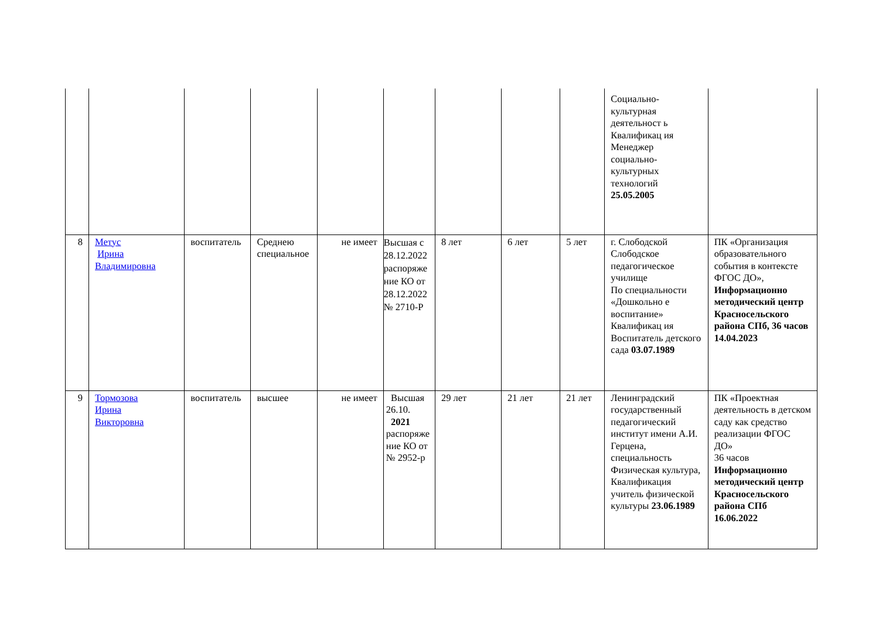| | | | | | | | | | Социально-культурная деятельност ь Квалификац ия Менеджер социально-культурных технологий 25.05.2005 | |
| 8 | Метус Ирина Владимировна | воспитатель | Среднею специальное | не имеет | Высшая с 28.12.2022 распоряже ние КО от 28.12.2022 № 2710-Р | 8 лет | 6 лет | 5 лет | г. Слободской Слободское педагогическое училище По специальности «Дошкольно е воспитание» Квалификац ия Воспитатель детского сада 03.07.1989 | ПК «Организация образовательного события в контексте ФГОС ДО», Информационно методический центр Красносельского района СПб, 36 часов 14.04.2023 |
| 9 | Тормозова Ирина Викторовна | воспитатель | высшее | не имеет | Высшая 26.10. 2021 распоряже ние КО от № 2952-р | 29 лет | 21 лет | 21 лет | Ленинградский государственный педагогический институт имени А.И. Герцена, специальность Физическая культура, Квалификация учитель физической культуры 23.06.1989 | ПК «Проектная деятельность в детском саду как средство реализации ФГОС ДО» 36 часов Информационно методический центр Красносельского района СПб 16.06.2022 |